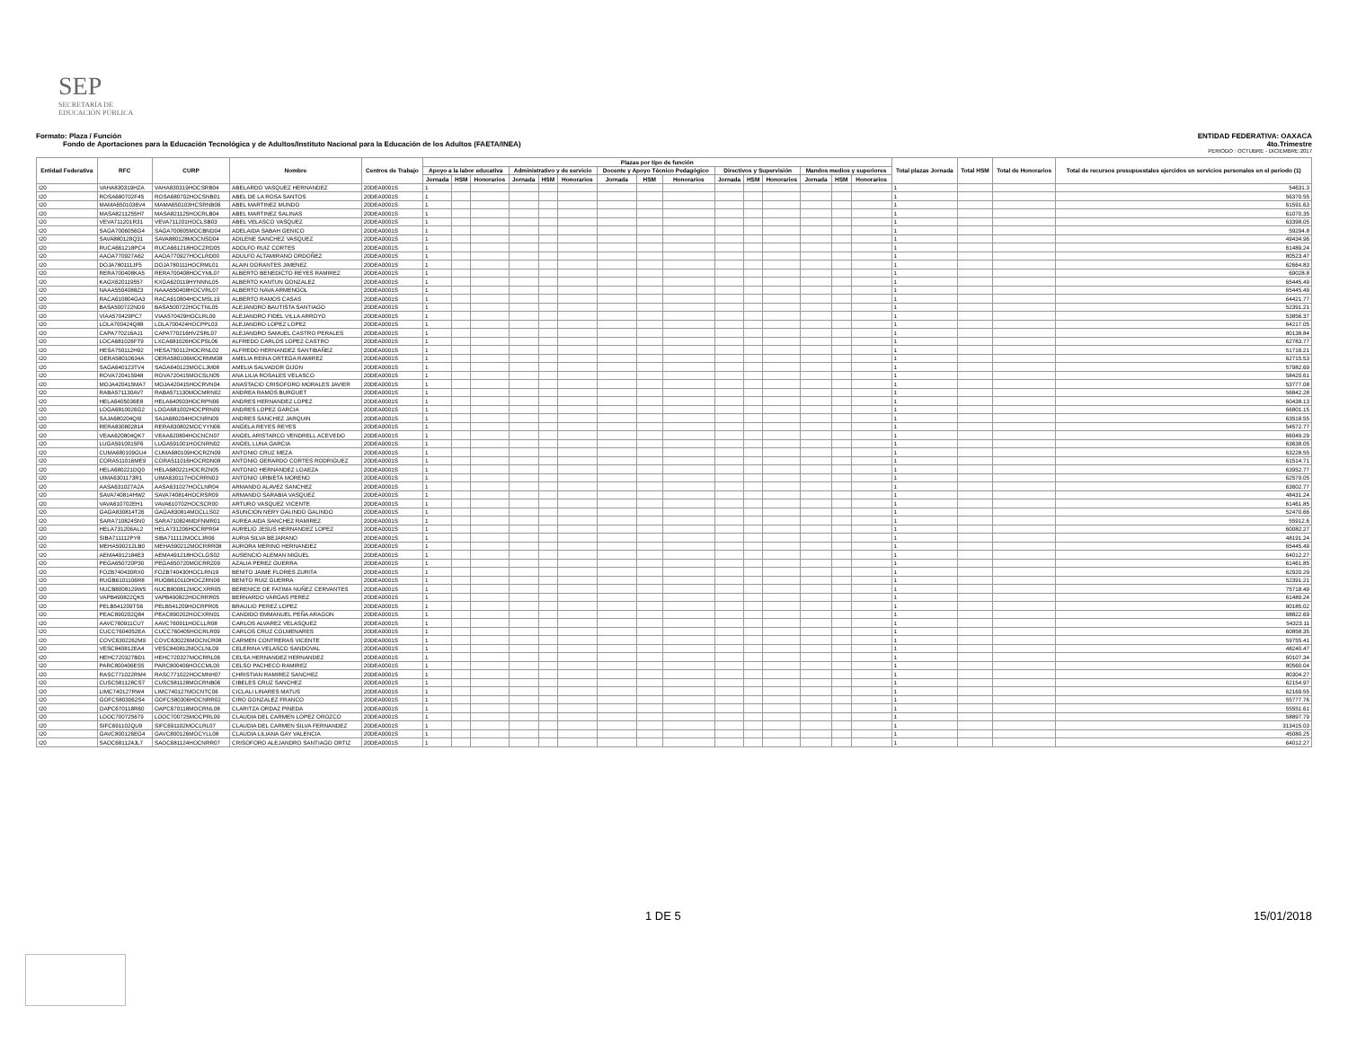SEP
SECRETARÍA DE
EDUCACIÓN PÚBLICA
Formato: Plaza / Función ENTIDAD FEDERATIVA: OAXACA
Fondo de Aportaciones para la Educación Tecnológica y de Adultos/Instituto Nacional para la Educación de los Adultos (FAETA/INEA) 4to.Trimestre
PERIODO : OCTUBRE - DICIEMBRE 2017
| Entidad Federativa | RFC | CURP | Nombre | Centros de Trabajo | Plazas por tipo de función | | | | | | | | | | | | | | | Total plazas Jornada | Total HSM | Total de Honorarios | Total de recursos presupuestales ejercidos en servicios personales en el periodo (1) |
| --- | --- | --- | --- | --- | --- | --- | --- | --- | --- | --- | --- | --- | --- | --- | --- | --- | --- | --- | --- | --- | --- | --- | --- |
| | | | | | Apoyo a la labor educativa | | | Administrativo y de servicio | | | Docente y Apoyo Técnico Pedagógico | | | Directivos y Supervisión | | | Mandos medios y superiores | | | | | | |
| | | | | | Jornada | HSM | Honorarios | Jornada | HSM | Honorarios | Jornada | HSM | Honorarios | Jornada | HSM | Honorarios | Jornada | HSM | Honorarios | | | | |
| I20 | VAHA830319HZA | VAHA830319HOCSRB04 | ABELARDO VASQUEZ HERNANDEZ | 20DEA0001S | 1 | | | | | | | | | | | | | | | 1 | | | 54631.3 |
| I20 | ROSA680702F45 | ROSA680702HOCSNB01 | ABEL DE LA ROSA SANTOS | 20DEA0001S | 1 | | | | | | | | | | | | | | | 1 | | | 56370.55 |
| I20 | MAMA6501036V4 | MAMA650103HCSRNB06 | ABEL MARTINEZ MUNDO | 20DEA0001S | 1 | | | | | | | | | | | | | | | 1 | | | 61591.63 |
| I20 | MASA8211255H7 | MASA821125HOCRLB04 | ABEL MARTINEZ SALINAS | 20DEA0001S | 1 | | | | | | | | | | | | | | | 1 | | | 61070.35 |
| I20 | VEVA711201R31 | VEVA711201HOCLSB03 | ABEL VELASCO VASQUEZ | 20DEA0001S | 1 | | | | | | | | | | | | | | | 1 | | | 63398.05 |
| I20 | SAGA7006056G4 | SAGA700605MOCBND04 | ADELAIDA SABAH GENICO | 20DEA0001S | 1 | | | | | | | | | | | | | | | 1 | | | 59294.8 |
| I20 | SAVA880128Q31 | SAVA880128MOCNSD04 | ADILENE SANCHEZ VASQUEZ | 20DEA0001S | 1 | | | | | | | | | | | | | | | 1 | | | 49434.96 |
| I20 | RUCA661218PC4 | RUCA661218HOCZRD05 | ADOLFO RUIZ CORTES | 20DEA0001S | 1 | | | | | | | | | | | | | | | 1 | | | 61489.24 |
| I20 | AAOA770927A62 | AAOA770927HOCLRD00 | ADULFO ALTAMIRANO ORDOÑEZ | 20DEA0001S | 1 | | | | | | | | | | | | | | | 1 | | | 80523.47 |
| I20 | DOJA780111JF5 | DOJA780111HOCRML01 | ALAIN DORANTES JIMENEZ | 20DEA0001S | 1 | | | | | | | | | | | | | | | 1 | | | 62664.83 |
| I20 | RERA700408KA5 | RERA700408HOCYML07 | ALBERTO BENEDICTO REYES RAMIREZ | 20DEA0001S | 1 | | | | | | | | | | | | | | | 1 | | | 69028.8 |
| I20 | KAGX620119557 | KXGA620119HYNNNL05 | ALBERTO KANTUN GONZALEZ | 20DEA0001S | 1 | | | | | | | | | | | | | | | 1 | | | 65445.49 |
| I20 | NAAA5504088Z3 | NAAA550408HOCVRL07 | ALBERTO NAVA ARMENGOL | 20DEA0001S | 1 | | | | | | | | | | | | | | | 1 | | | 65445.49 |
| I20 | RACA610804GA3 | RACA610804HOCMSL19 | ALBERTO RAMOS CASAS | 20DEA0001S | 1 | | | | | | | | | | | | | | | 1 | | | 64421.77 |
| I20 | BASA500722ND9 | BASA500722HOCTNL05 | ALEJANDRO BAUTISTA SANTIAGO | 20DEA0001S | 1 | | | | | | | | | | | | | | | 1 | | | 52391.21 |
| I20 | VIAA570429PC7 | VIAA570429HOCLRL09 | ALEJANDRO FIDEL VILLA ARROYO | 20DEA0001S | 1 | | | | | | | | | | | | | | | 1 | | | 53856.37 |
| I20 | LOLA700424Q88 | LOLA700424HOCPPL03 | ALEJANDRO LOPEZ LOPEZ | 20DEA0001S | 1 | | | | | | | | | | | | | | | 1 | | | 64217.05 |
| I20 | CAPA770216AJ1 | CAPA770216HVZSRL07 | ALEJANDRO SAMUEL CASTRO PERALES | 20DEA0001S | 1 | | | | | | | | | | | | | | | 1 | | | 80138.84 |
| I20 | LOCA681026FT9 | LXCA681026HOCPSL06 | ALFREDO CARLOS LOPEZ CASTRO | 20DEA0001S | 1 | | | | | | | | | | | | | | | 1 | | | 62783.77 |
| I20 | HESA750112H92 | HESA750112HOCRNL02 | ALFREDO HERNANDEZ SANTIBAÑEZ | 20DEA0001S | 1 | | | | | | | | | | | | | | | 1 | | | 51716.21 |
| I20 | OERA58010634A | OERA580106MOCRMM08 | AMELIA REINA ORTEGA RAMIREZ | 20DEA0001S | 1 | | | | | | | | | | | | | | | 1 | | | 62715.53 |
| I20 | SAGA640123TV4 | SAGA640123MOCLJM08 | AMELIA SALVADOR GIJON | 20DEA0001S | 1 | | | | | | | | | | | | | | | 1 | | | 57982.69 |
| I20 | ROVA720415948 | ROVA720415MOCSLN05 | ANA LILIA ROSALES VELASCO | 20DEA0001S | 1 | | | | | | | | | | | | | | | 1 | | | 58420.61 |
| I20 | MOJA420415MA7 | MOJA420415HOCRVN04 | ANASTACIO CRISOFORO MORALES JAVIER | 20DEA0001S | 1 | | | | | | | | | | | | | | | 1 | | | 53777.08 |
| I20 | RABA571130AV7 | RABA571130MOCMRN02 | ANDREA RAMOS BURGUET | 20DEA0001S | 1 | | | | | | | | | | | | | | | 1 | | | 56842.28 |
| I20 | HELA6405036E8 | HELA640503HOCRPN06 | ANDRES HERNANDEZ LOPEZ | 20DEA0001S | 1 | | | | | | | | | | | | | | | 1 | | | 60438.13 |
| I20 | LOGA6810026G2 | LOGA681002HOCPRN09 | ANDRES LOPEZ GARCIA | 20DEA0001S | 1 | | | | | | | | | | | | | | | 1 | | | 66801.15 |
| I20 | SAJA680204QI9 | SAJA680204HOCNRN09 | ANDRES SANCHEZ JARQUIN | 20DEA0001S | 1 | | | | | | | | | | | | | | | 1 | | | 63518.55 |
| I20 | RERA830802814 | RERA830802MOCYYN06 | ANGELA REYES REYES | 20DEA0001S | 1 | | | | | | | | | | | | | | | 1 | | | 54572.77 |
| I20 | VEAA620804QK7 | VEAA620804HOCNCN07 | ANGEL ARISTARCO VENDRELL ACEVEDO | 20DEA0001S | 1 | | | | | | | | | | | | | | | 1 | | | 66049.29 |
| I20 | LUGA5910015F6 | LUGA591001HOCNRN02 | ANGEL LUNA GARCIA | 20DEA0001S | 1 | | | | | | | | | | | | | | | 1 | | | 63638.05 |
| I20 | CUMA680109GU4 | CUMA680109HOCRZN09 | ANTONIO CRUZ MEZA | 20DEA0001S | 1 | | | | | | | | | | | | | | | 1 | | | 63228.55 |
| I20 | CORA511016ME9 | CORA511016HOCRDN08 | ANTONIO GERARDO CORTES RODRIGUEZ | 20DEA0001S | 1 | | | | | | | | | | | | | | | 1 | | | 61514.71 |
| I20 | HELA680221DQ0 | HELA680221HOCRZN05 | ANTONIO HERNANDEZ LOAEZA | 20DEA0001S | 1 | | | | | | | | | | | | | | | 1 | | | 63952.77 |
| I20 | UIMA6301173R1 | UIMA630117HOCRRN03 | ANTONIO URBIETA MORENO | 20DEA0001S | 1 | | | | | | | | | | | | | | | 1 | | | 62579.05 |
| I20 | AASA631027A2A | AASA631027HOCLNR04 | ARMANDO ALAVEZ SANCHEZ | 20DEA0001S | 1 | | | | | | | | | | | | | | | 1 | | | 63602.77 |
| I20 | SAVA740814HW2 | SAVA740814HOCRSR09 | ARMANDO SARABIA VASQUEZ | 20DEA0001S | 1 | | | | | | | | | | | | | | | 1 | | | 48431.24 |
| I20 | VAVA610702EH1 | VAVA610702HOCSCR00 | ARTURO VASQUEZ VICENTE | 20DEA0001S | 1 | | | | | | | | | | | | | | | 1 | | | 61461.85 |
| I20 | GAGA830814T26 | GAGA830814MOCLLS02 | ASUNCION NERY GALINDO GALINDO | 20DEA0001S | 1 | | | | | | | | | | | | | | | 1 | | | 52470.66 |
| I20 | SARA710824SN0 | SARA710824MDFNMR01 | AUREA AIDA SANCHEZ RAMIREZ | 20DEA0001S | 1 | | | | | | | | | | | | | | | 1 | | | 55912.6 |
| I20 | HELA731206AL2 | HELA731206HOCRPR04 | AURELIO JESUS HERNANDEZ LOPEZ | 20DEA0001S | 1 | | | | | | | | | | | | | | | 1 | | | 60082.27 |
| I20 | SIBA711112PY8 | SIBA711112MOCLJR06 | AURIA SILVA BEJARANO | 20DEA0001S | 1 | | | | | | | | | | | | | | | 1 | | | 48191.24 |
| I20 | MEHA590212LB0 | MEHA590212MOCRRR08 | AURORA MERINO HERNANDEZ | 20DEA0001S | 1 | | | | | | | | | | | | | | | 1 | | | 65445.49 |
| I20 | AEMA4912184E3 | AEMA491218HOCLGS02 | AUSENCIO ALEMAN MIGUEL | 20DEA0001S | 1 | | | | | | | | | | | | | | | 1 | | | 64012.27 |
| I20 | PEGA650720P30 | PEGA650720MOCRRZ09 | AZALIA PEREZ GUERRA | 20DEA0001S | 1 | | | | | | | | | | | | | | | 1 | | | 61461.85 |
| I20 | FOZB740430RX0 | FOZB740430HOCLRN19 | BENITO JAIME FLORES ZURITA | 20DEA0001S | 1 | | | | | | | | | | | | | | | 1 | | | 62920.29 |
| I20 | RUGB6101106R8 | RUGB610110HOCZRN06 | BENITO RUIZ GUERRA | 20DEA0001S | 1 | | | | | | | | | | | | | | | 1 | | | 52391.21 |
| I20 | NUCB8008129W5 | NUCB800812MOCXRR05 | BERENICE DE FATIMA NUÑEZ CERVANTES | 20DEA0001S | 1 | | | | | | | | | | | | | | | 1 | | | 75718.49 |
| I20 | VAPB490822QK5 | VAPB490822HOCRRR05 | BERNARDO VARGAS PEREZ | 20DEA0001S | 1 | | | | | | | | | | | | | | | 1 | | | 61489.24 |
| I20 | PELB541209TS6 | PELB541209HOCRPR05 | BRAULIO PEREZ LOPEZ | 20DEA0001S | 1 | | | | | | | | | | | | | | | 1 | | | 80185.02 |
| I20 | PEAC890202Q84 | PEAC890202HOCXRN01 | CANDIDO EMMANUEL PEÑA ARAGON | 20DEA0001S | 1 | | | | | | | | | | | | | | | 1 | | | 68822.69 |
| I20 | AAVC760911CU7 | AAVC760911HOCLLR08 | CARLOS ALVAREZ VELASQUEZ | 20DEA0001S | 1 | | | | | | | | | | | | | | | 1 | | | 54323.11 |
| I20 | CUCC7604052EA | CUCC760405HOCRLR09 | CARLOS CRUZ COLMENARES | 20DEA0001S | 1 | | | | | | | | | | | | | | | 1 | | | 60858.35 |
| I20 | COVC6302262M9 | COVC630226MOCNCR08 | CARMEN CONTRERAS VICENTE | 20DEA0001S | 1 | | | | | | | | | | | | | | | 1 | | | 59755.41 |
| I20 | VESC840812EA4 | VESC840812MOCLNL09 | CELERINA VELASCO SANDOVAL | 20DEA0001S | 1 | | | | | | | | | | | | | | | 1 | | | 48240.47 |
| I20 | HEHC720327BD1 | HEHC720327MOCRRL06 | CELSA HERNANDEZ HERNANDEZ | 20DEA0001S | 1 | | | | | | | | | | | | | | | 1 | | | 60107.34 |
| I20 | PARC800406ES5 | PARC800406HOCCML00 | CELSO PACHECO RAMIREZ | 20DEA0001S | 1 | | | | | | | | | | | | | | | 1 | | | 80560.04 |
| I20 | RASC771022RM4 | RASC771022HOCMNH07 | CHRISTIAN RAMIREZ SANCHEZ | 20DEA0001S | 1 | | | | | | | | | | | | | | | 1 | | | 80304.27 |
| I20 | CUSC581128CS7 | CUSC581128MOCRNB06 | CIBELES CRUZ SANCHEZ | 20DEA0001S | 1 | | | | | | | | | | | | | | | 1 | | | 62154.97 |
| I20 | LIMC740127RW4 | LIMC740127MOCNTC06 | CICLALI LINARES MATUS | 20DEA0001S | 1 | | | | | | | | | | | | | | | 1 | | | 62169.55 |
| I20 | GOFC5803062S4 | GOFC580306HOCNRR02 | CIRO GONZALEZ FRANCO | 20DEA0001S | 1 | | | | | | | | | | | | | | | 1 | | | 55777.76 |
| I20 | OAPC670118R60 | OAPC670118MOCRNL08 | CLARITZA ORDAZ PINEDA | 20DEA0001S | 1 | | | | | | | | | | | | | | | 1 | | | 55551.61 |
| I20 | LOOC700725679 | LOOC700725MOCPRL09 | CLAUDIA DEL CARMEN LOPEZ OROZCO | 20DEA0001S | 1 | | | | | | | | | | | | | | | 1 | | | 58897.79 |
| I20 | SIFC691102QU9 | SIFC691102MOCLRL07 | CLAUDIA DEL CARMEN SILVA FERNANDEZ | 20DEA0001S | 1 | | | | | | | | | | | | | | | 1 | | | 313415.03 |
| I20 | GAVC800126EG4 | GAVC800126MOCYLL08 | CLAUDIA LILIANA GAY VALENCIA | 20DEA0001S | 1 | | | | | | | | | | | | | | | 1 | | | 45080.25 |
| I20 | SAOC681124JL7 | SAOC681124HOCNRR07 | CRISOFORO ALEJANDRO SANTIAGO ORTIZ | 20DEA0001S | 1 | | | | | | | | | | | | | | | 1 | | | 64012.27 |
1 DE 5 15/01/2018